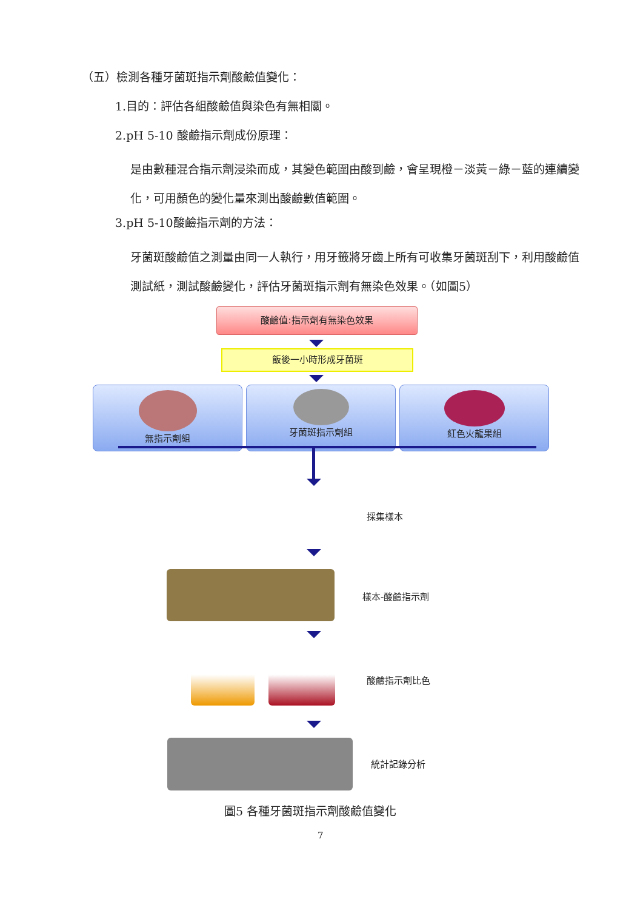（五）檢測各種牙菌斑指示劑酸鹼值變化：
1.目的：評估各組酸鹼值與染色有無相關。
2.pH 5-10 酸鹼指示劑成份原理：
是由數種混合指示劑浸染而成，其變色範圍由酸到鹼，會呈現橙－淡黃－綠－藍的連續變化，可用顏色的變化量來測出酸鹼數值範圍。
3.pH 5-10酸鹼指示劑的方法：
牙菌斑酸鹼值之測量由同一人執行，用牙籤將牙齒上所有可收集牙菌斑刮下，利用酸鹼值測試紙，測試酸鹼變化，評估牙菌斑指示劑有無染色效果。（如圖5）
酸鹼值:指示劑有無染色效果
飯後一小時形成牙菌斑
無指示劑組 牙菌斑指示劑組 紅色火龍果組
採集樣本
樣本-酸鹼指示劑
酸鹼指示劑比色
統計記錄分析
圖5 各種牙菌斑指示劑酸鹼值變化
7